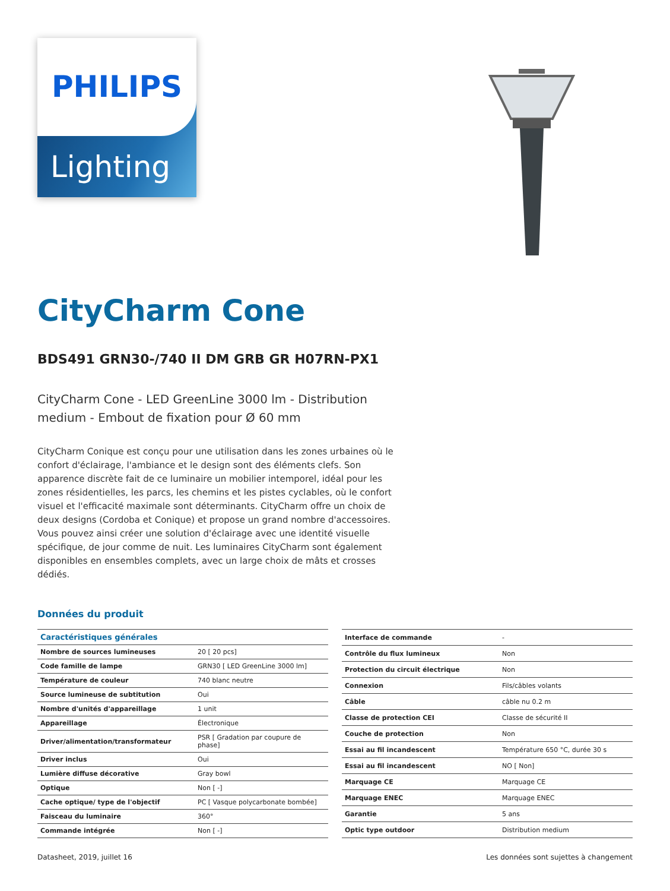PHILIPS
Lighting
CityCharm Cone
BDS491 GRN30-/740 II DM GRB GR H07RN-PX1
CityCharm Cone - LED GreenLine 3000 lm - Distribution medium - Embout de fixation pour Ø 60 mm
CityCharm Conique est conçu pour une utilisation dans les zones urbaines où le confort d'éclairage, l'ambiance et le design sont des éléments clefs. Son apparence discrète fait de ce luminaire un mobilier intemporel, idéal pour les zones résidentielles, les parcs, les chemins et les pistes cyclables, où le confort visuel et l'efficacité maximale sont déterminants. CityCharm offre un choix de deux designs (Cordoba et Conique) et propose un grand nombre d'accessoires. Vous pouvez ainsi créer une solution d'éclairage avec une identité visuelle spécifique, de jour comme de nuit. Les luminaires CityCharm sont également disponibles en ensembles complets, avec un large choix de mâts et crosses dédiés.
Données du produit
| Caractéristiques générales | |
| --- | --- |
| Nombre de sources lumineuses | 20 [ 20 pcs] |
| Code famille de lampe | GRN30 [ LED GreenLine 3000 lm] |
| Température de couleur | 740 blanc neutre |
| Source lumineuse de subtitution | Oui |
| Nombre d'unités d'appareillage | 1 unit |
| Appareillage | Électronique |
| Driver/alimentation/transformateur | PSR [ Gradation par coupure de phase] |
| Driver inclus | Oui |
| Lumière diffuse décorative | Gray bowl |
| Optique | Non [ -] |
| Cache optique/ type de l'objectif | PC [ Vasque polycarbonate bombée] |
| Faisceau du luminaire | 360° |
| Commande intégrée | Non [ -] |
| Interface de commande | - |
| Contrôle du flux lumineux | Non |
| Protection du circuit électrique | Non |
| Connexion | Fils/câbles volants |
| Câble | câble nu 0.2 m |
| Classe de protection CEI | Classe de sécurité II |
| Couche de protection | Non |
| Essai au fil incandescent | Température 650 °C, durée 30 s |
| Essai au fil incandescent | NO [ Non] |
| Marquage CE | Marquage CE |
| Marquage ENEC | Marquage ENEC |
| Garantie | 5 ans |
| Optic type outdoor | Distribution medium |
Datasheet, 2019, juillet 16 Les données sont sujettes à changement